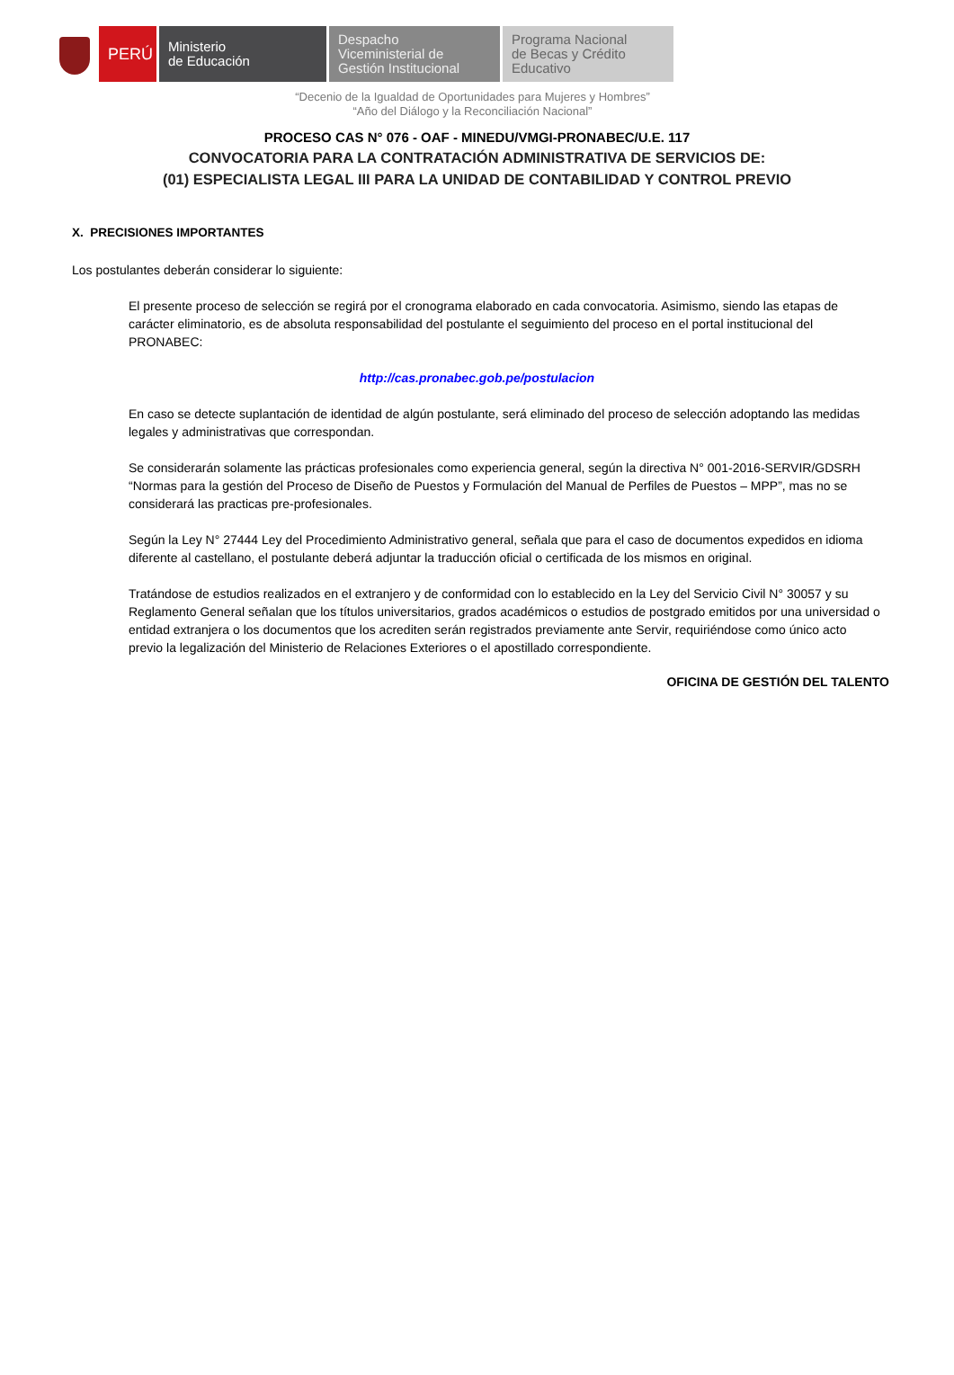PERÚ
Ministerio
de Educación
Despacho
Viceministerial de
Gestión Institucional
Programa Nacional
de Becas y Crédito
Educativo
“Decenio de la Igualdad de Oportunidades para Mujeres y Hombres”
“Año del Diálogo y la Reconciliación Nacional”
PROCESO CAS N° 076 - OAF - MINEDU/VMGI-PRONABEC/U.E. 117
CONVOCATORIA PARA LA CONTRATACIÓN ADMINISTRATIVA DE SERVICIOS DE:
(01) ESPECIALISTA LEGAL III PARA LA UNIDAD DE CONTABILIDAD Y CONTROL PREVIO
X. PRECISIONES IMPORTANTES
Los postulantes deberán considerar lo siguiente:
El presente proceso de selección se regirá por el cronograma elaborado en cada convocatoria. Asimismo, siendo las etapas de carácter eliminatorio, es de absoluta responsabilidad del postulante el seguimiento del proceso en el portal institucional del PRONABEC:
http://cas.pronabec.gob.pe/postulacion
En caso se detecte suplantación de identidad de algún postulante, será eliminado del proceso de selección adoptando las medidas legales y administrativas que correspondan.
Se considerarán solamente las prácticas profesionales como experiencia general, según la directiva N° 001-2016-SERVIR/GDSRH “Normas para la gestión del Proceso de Diseño de Puestos y Formulación del Manual de Perfiles de Puestos – MPP”, mas no se considerará las practicas pre-profesionales.
Según la Ley N° 27444 Ley del Procedimiento Administrativo general, señala que para el caso de documentos expedidos en idioma diferente al castellano, el postulante deberá adjuntar la traducción oficial o certificada de los mismos en original.
Tratándose de estudios realizados en el extranjero y de conformidad con lo establecido en la Ley del Servicio Civil N° 30057 y su Reglamento General señalan que los títulos universitarios, grados académicos o estudios de postgrado emitidos por una universidad o entidad extranjera o los documentos que los acrediten serán registrados previamente ante Servir, requiriéndose como único acto previo la legalización del Ministerio de Relaciones Exteriores o el apostillado correspondiente.
OFICINA DE GESTIÓN DEL TALENTO